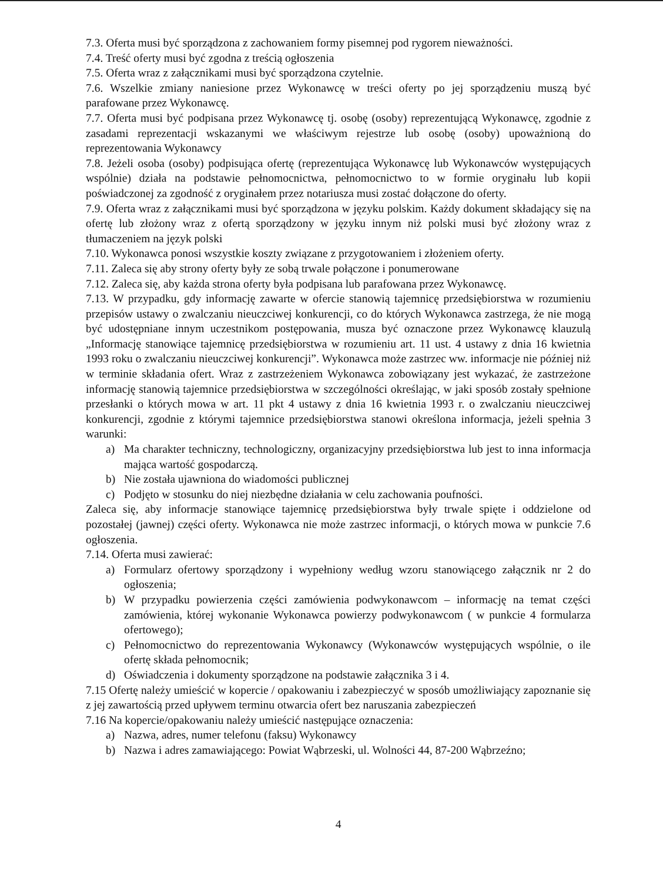7.3. Oferta musi być sporządzona z zachowaniem formy pisemnej pod rygorem nieważności.
7.4. Treść oferty musi być zgodna z treścią ogłoszenia
7.5. Oferta wraz z załącznikami musi być sporządzona czytelnie.
7.6. Wszelkie zmiany naniesione przez Wykonawcę w treści oferty po jej sporządzeniu muszą być parafowane przez Wykonawcę.
7.7. Oferta musi być podpisana przez Wykonawcę tj. osobę (osoby) reprezentującą Wykonawcę, zgodnie z zasadami reprezentacji wskazanymi we właściwym rejestrze lub osobę (osoby) upoważnioną do reprezentowania Wykonawcy
7.8. Jeżeli osoba (osoby) podpisująca ofertę (reprezentująca Wykonawcę lub Wykonawców występujących wspólnie) działa na podstawie pełnomocnictwa, pełnomocnictwo to w formie oryginału lub kopii poświadczonej za zgodność z oryginałem przez notariusza musi zostać dołączone do oferty.
7.9. Oferta wraz z załącznikami musi być sporządzona w języku polskim. Każdy dokument składający się na ofertę lub złożony wraz z ofertą sporządzony w języku innym niż polski musi być złożony wraz z tłumaczeniem na język polski
7.10. Wykonawca ponosi wszystkie koszty związane z przygotowaniem i złożeniem oferty.
7.11. Zaleca się aby strony oferty były ze sobą trwale połączone i ponumerowane
7.12. Zaleca się, aby każda strona oferty była podpisana lub parafowana przez Wykonawcę.
7.13. W przypadku, gdy informację zawarte w ofercie stanowią tajemnicę przedsiębiorstwa w rozumieniu przepisów ustawy o zwalczaniu nieuczciwej konkurencji, co do których Wykonawca zastrzega, że nie mogą być udostępniane innym uczestnikom postępowania, musza być oznaczone przez Wykonawcę klauzulą „Informację stanowiące tajemnicę przedsiębiorstwa w rozumieniu art. 11 ust. 4 ustawy z dnia 16 kwietnia 1993 roku o zwalczaniu nieuczciwej konkurencji”. Wykonawca może zastrzec ww. informacje nie później niż w terminie składania ofert. Wraz z zastrzeżeniem Wykonawca zobowiązany jest wykazać, że zastrzeżone informację stanowią tajemnice przedsiębiorstwa w szczególności określając, w jaki sposób zostały spełnione przesłanki o których mowa w art. 11 pkt 4 ustawy z dnia 16 kwietnia 1993 r. o zwalczaniu nieuczciwej konkurencji, zgodnie z którymi tajemnice przedsiębiorstwa stanowi określona informacja, jeżeli spełnia 3 warunki:
a) Ma charakter techniczny, technologiczny, organizacyjny przedsiębiorstwa lub jest to inna informacja mająca wartość gospodarczą.
b) Nie została ujawniona do wiadomości publicznej
c) Podjęto w stosunku do niej niezbędne działania w celu zachowania poufności.
Zaleca się, aby informacje stanowiące tajemnicę przedsiębiorstwa były trwale spięte i oddzielone od pozostałej (jawnej) części oferty. Wykonawca nie może zastrzec informacji, o których mowa w punkcie 7.6 ogłoszenia.
7.14. Oferta musi zawierać:
a) Formularz ofertowy sporządzony i wypełniony według wzoru stanowiącego załącznik nr 2 do ogłoszenia;
b) W przypadku powierzenia części zamówienia podwykonawcom – informację na temat części zamówienia, której wykonanie Wykonawca powierzy podwykonawcom ( w punkcie 4 formularza ofertowego);
c) Pełnomocnictwo do reprezentowania Wykonawcy (Wykonawców występujących wspólnie, o ile ofertę składa pełnomocnik;
d) Oświadczenia i dokumenty sporządzone na podstawie załącznika 3 i 4.
7.15 Ofertę należy umieścić w kopercie / opakowaniu i zabezpieczyć w sposób umożliwiający zapoznanie się z jej zawartością przed upływem terminu otwarcia ofert bez naruszania zabezpieczeń
7.16 Na kopercie/opakowaniu należy umieścić następujące oznaczenia:
a) Nazwa, adres, numer telefonu (faksu) Wykonawcy
b) Nazwa i adres zamawiającego: Powiat Wąbrzeski, ul. Wolności 44, 87-200 Wąbrzeźno;
4